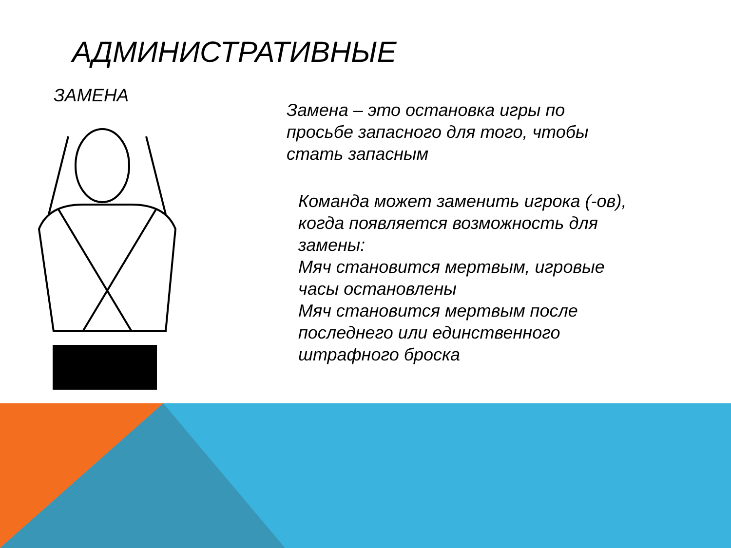АДМИНИСТРАТИВНЫЕ
ЗАМЕНА
Замена – это остановка игры по просьбе запасного для того, чтобы стать запасным
Команда может заменить игрока (-ов), когда появляется возможность для замены:
Мяч становится мертвым, игровые часы остановлены
Мяч становится мертвым после последнего или единственного штрафного броска